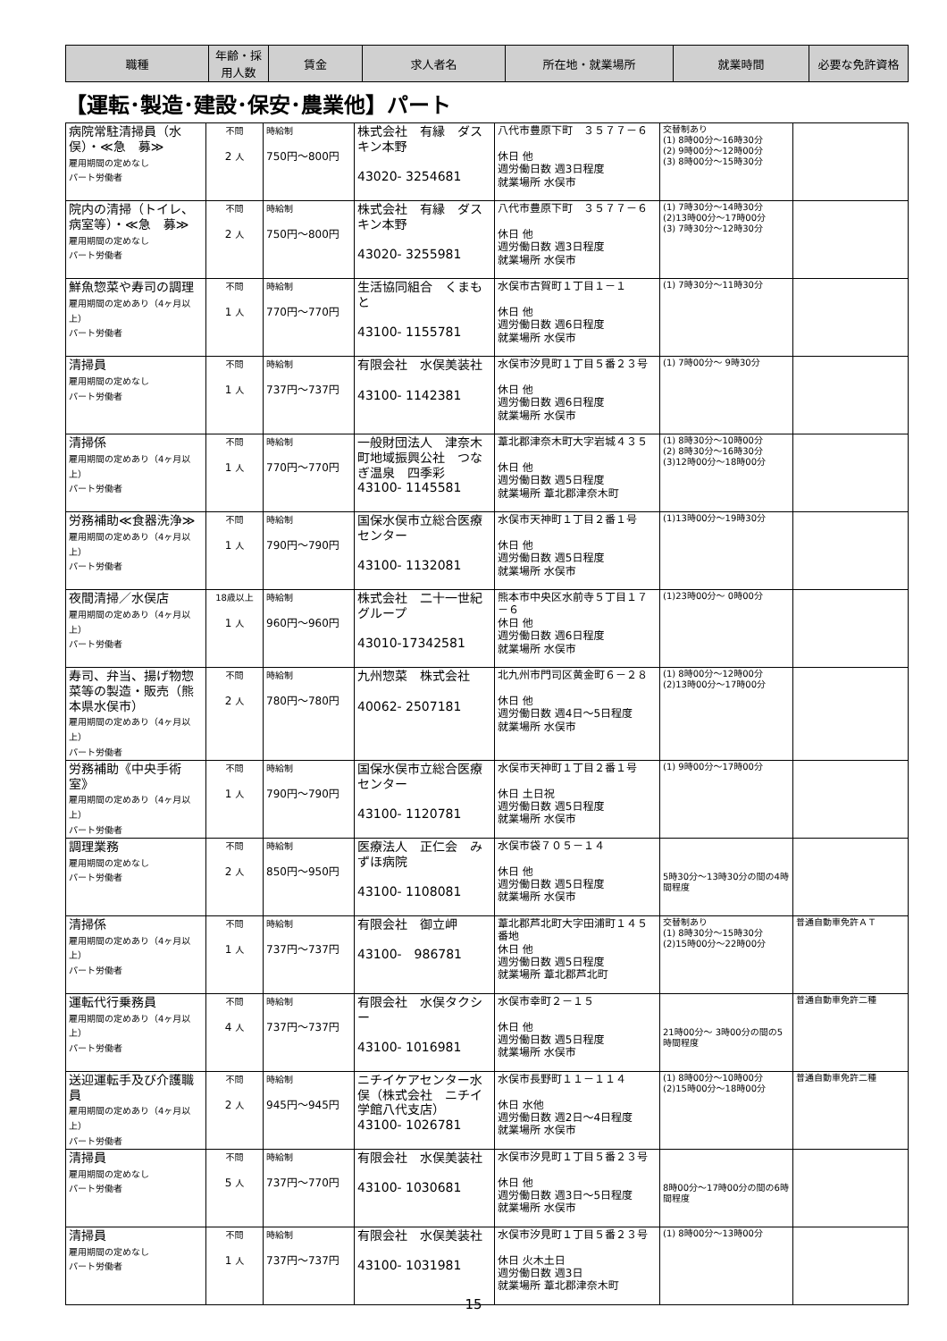| 職種 | 年齢・採用人数 | 賃金 | 求人者名 | 所在地・就業場所 | 就業時間 | 必要な免許資格 |
| --- | --- | --- | --- | --- | --- | --- |
【運転･製造･建設･保安･農業他】パート
| 病院常駐清掃員（水俣）・≪急 募≫ 雇用期間の定めなし パート労働者 | 不問 2 人 | 時給制 750円～800円 | 株式会社 有縁 ダスキン本野 43020- 3254681 | 八代市豊原下町 ３５７７－６ 休日 他 週労働日数 週3日程度 就業場所 水俣市 | 交替制あり (1) 8時00分～16時30分 (2) 9時00分～12時00分 (3) 8時00分～15時30分 | |
| 院内の清掃（トイレ、病室等）・≪急 募≫ 雇用期間の定めなし パート労働者 | 不問 2 人 | 時給制 750円～800円 | 株式会社 有縁 ダスキン本野 43020- 3255981 | 八代市豊原下町 ３５７７－６ 休日 他 週労働日数 週3日程度 就業場所 水俣市 | (1) 7時30分～14時30分 (2)13時00分～17時00分 (3) 7時30分～12時30分 | |
| 鮮魚惣菜や寿司の調理 雇用期間の定めあり（4ヶ月以上） パート労働者 | 不問 1 人 | 時給制 770円～770円 | 生活協同組合 くまもと 43100- 1155781 | 水俣市古賀町１丁目１－１ 休日 他 週労働日数 週6日程度 就業場所 水俣市 | (1) 7時30分～11時30分 | |
| 清掃員 雇用期間の定めなし パート労働者 | 不問 1 人 | 時給制 737円～737円 | 有限会社 水俣美装社 43100- 1142381 | 水俣市汐見町１丁目５番２３号 休日 他 週労働日数 週6日程度 就業場所 水俣市 | (1) 7時00分～ 9時30分 | |
| 清掃係 雇用期間の定めあり（4ヶ月以上） パート労働者 | 不問 1 人 | 時給制 770円～770円 | 一般財団法人 津奈木町地域振興公社 つなぎ温泉 四季彩 43100- 1145581 | 葦北郡津奈木町大字岩城４３５ 休日 他 週労働日数 週5日程度 就業場所 葦北郡津奈木町 | (1) 8時30分～10時00分 (2) 8時30分～16時30分 (3)12時00分～18時00分 | |
| 労務補助≪食器洗浄≫ 雇用期間の定めあり（4ヶ月以上） パート労働者 | 不問 1 人 | 時給制 790円～790円 | 国保水俣市立総合医療センター 43100- 1132081 | 水俣市天神町１丁目２番１号 休日 他 週労働日数 週5日程度 就業場所 水俣市 | (1)13時00分～19時30分 | |
| 夜間清掃／水俣店 雇用期間の定めあり（4ヶ月以上） パート労働者 | 18歳以上 1 人 | 時給制 960円～960円 | 株式会社 二十一世紀グループ 43010-17342581 | 熊本市中央区水前寺５丁目１７－６ 休日 他 週労働日数 週6日程度 就業場所 水俣市 | (1)23時00分～ 0時00分 | |
| 寿司、弁当、揚げ物惣菜等の製造・販売（熊本県水俣市） 雇用期間の定めあり（4ヶ月以上） パート労働者 | 不問 2 人 | 時給制 780円～780円 | 九州惣菜 株式会社 40062- 2507181 | 北九州市門司区黄金町６－２８ 休日 他 週労働日数 週4日～5日程度 就業場所 水俣市 | (1) 8時00分～12時00分 (2)13時00分～17時00分 | |
| 労務補助《中央手術室》 雇用期間の定めあり（4ヶ月以上） パート労働者 | 不問 1 人 | 時給制 790円～790円 | 国保水俣市立総合医療センター 43100- 1120781 | 水俣市天神町１丁目２番１号 休日 土日祝 週労働日数 週5日程度 就業場所 水俣市 | (1) 9時00分～17時00分 | |
| 調理業務 雇用期間の定めなし パート労働者 | 不問 2 人 | 時給制 850円～950円 | 医療法人 正仁会 みずほ病院 43100- 1108081 | 水俣市袋７０５－１４ 休日 他 週労働日数 週5日程度 就業場所 水俣市 | 5時30分～13時30分の間の4時間程度 | |
| 清掃係 雇用期間の定めあり（4ヶ月以上） パート労働者 | 不問 1 人 | 時給制 737円～737円 | 有限会社 御立岬 43100- 986781 | 葦北郡芦北町大字田浦町１４５番地 休日 他 週労働日数 週5日程度 就業場所 葦北郡芦北町 | 交替制あり (1) 8時30分～15時30分 (2)15時00分～22時00分 | 普通自動車免許ＡＴ |
| 運転代行乗務員 雇用期間の定めあり（4ヶ月以上） パート労働者 | 不問 4 人 | 時給制 737円～737円 | 有限会社 水俣タクシー 43100- 1016981 | 水俣市幸町２－１５ 休日 他 週労働日数 週5日程度 就業場所 水俣市 | 21時00分～ 3時00分の間の5時間程度 | 普通自動車免許二種 |
| 送迎運転手及び介護職員 雇用期間の定めあり（4ヶ月以上） パート労働者 | 不問 2 人 | 時給制 945円～945円 | ニチイケアセンター水俣（株式会社 ニチイ学館八代支店） 43100- 1026781 | 水俣市長野町１１－１１４ 休日 水他 週労働日数 週2日～4日程度 就業場所 水俣市 | (1) 8時00分～10時00分 (2)15時00分～18時00分 | 普通自動車免許二種 |
| 清掃員 雇用期間の定めなし パート労働者 | 不問 5 人 | 時給制 737円～770円 | 有限会社 水俣美装社 43100- 1030681 | 水俣市汐見町１丁目５番２３号 休日 他 週労働日数 週3日～5日程度 就業場所 水俣市 | 8時00分～17時00分の間の6時間程度 | |
| 清掃員 雇用期間の定めなし パート労働者 | 不問 1 人 | 時給制 737円～737円 | 有限会社 水俣美装社 43100- 1031981 | 水俣市汐見町１丁目５番２３号 休日 火木土日 週労働日数 週3日 就業場所 葦北郡津奈木町 | (1) 8時00分～13時00分 | |
15